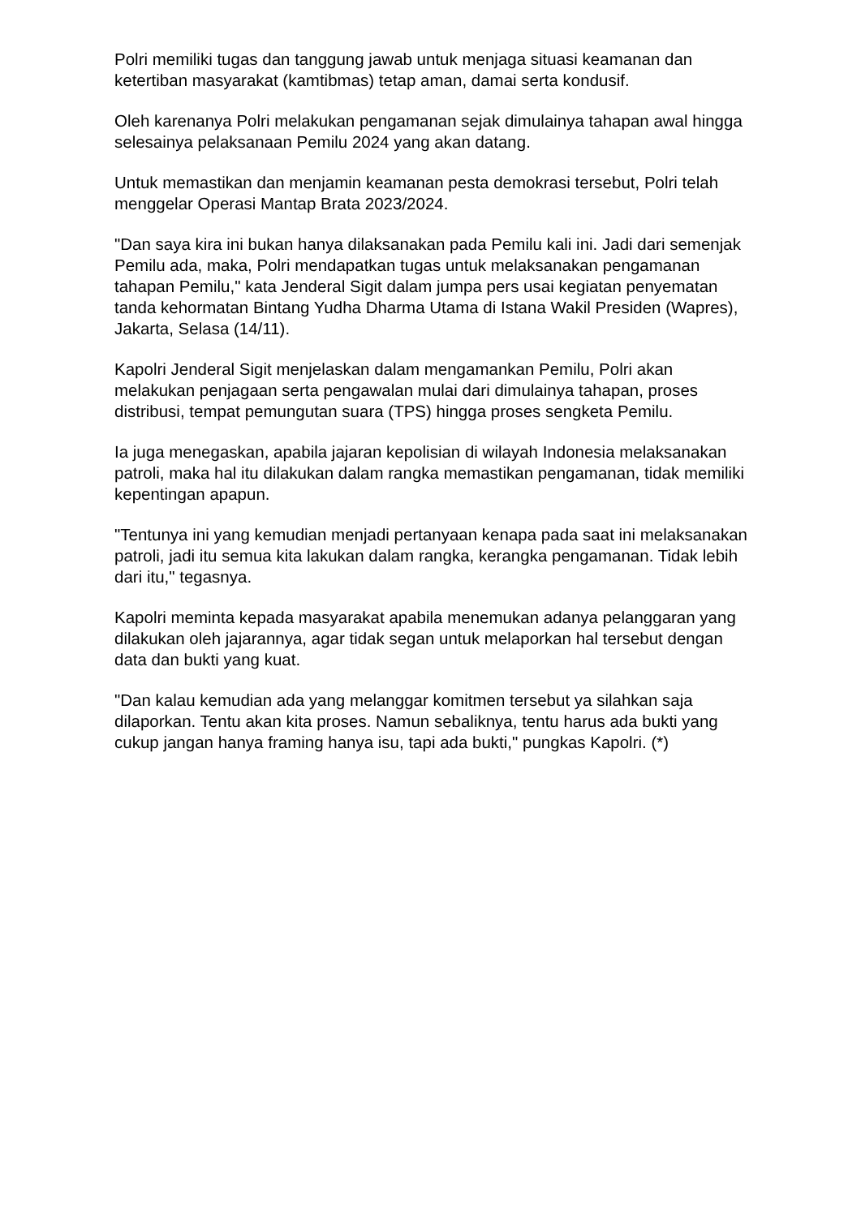Polri memiliki tugas dan tanggung jawab untuk menjaga situasi keamanan dan ketertiban masyarakat (kamtibmas) tetap aman, damai serta kondusif.
Oleh karenanya Polri melakukan pengamanan sejak dimulainya tahapan awal hingga selesainya pelaksanaan Pemilu 2024 yang akan datang.
Untuk memastikan dan menjamin keamanan pesta demokrasi tersebut, Polri telah menggelar Operasi Mantap Brata 2023/2024.
"Dan saya kira ini bukan hanya dilaksanakan pada Pemilu kali ini. Jadi dari semenjak Pemilu ada, maka, Polri mendapatkan tugas untuk melaksanakan pengamanan tahapan Pemilu," kata Jenderal Sigit dalam jumpa pers usai kegiatan penyematan tanda kehormatan Bintang Yudha Dharma Utama di Istana Wakil Presiden (Wapres), Jakarta, Selasa (14/11).
Kapolri Jenderal Sigit menjelaskan dalam mengamankan Pemilu, Polri akan melakukan penjagaan serta pengawalan mulai dari dimulainya tahapan, proses distribusi, tempat pemungutan suara (TPS) hingga proses sengketa Pemilu.
Ia juga menegaskan, apabila jajaran kepolisian di wilayah Indonesia melaksanakan patroli, maka hal itu dilakukan dalam rangka memastikan pengamanan, tidak memiliki kepentingan apapun.
"Tentunya ini yang kemudian menjadi pertanyaan kenapa pada saat ini melaksanakan patroli, jadi itu semua kita lakukan dalam rangka, kerangka pengamanan. Tidak lebih dari itu," tegasnya.
Kapolri meminta kepada masyarakat apabila menemukan adanya pelanggaran yang dilakukan oleh jajarannya, agar tidak segan untuk melaporkan hal tersebut dengan data dan bukti yang kuat.
"Dan kalau kemudian ada yang melanggar komitmen tersebut ya silahkan saja dilaporkan. Tentu akan kita proses. Namun sebaliknya, tentu harus ada bukti yang cukup jangan hanya framing hanya isu, tapi ada bukti," pungkas Kapolri. (*)